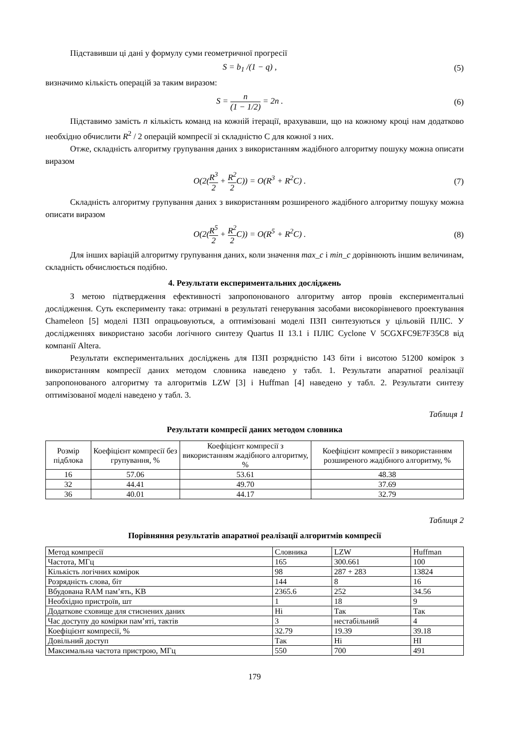Підставивши ці дані у формулу суми геометричної прогресії
S = b<sub>1</sub> /(1 − q) , (5)
визначимо кількість операцій за таким виразом:
S = n (1 − 1/2) = 2n . (6)
Підставимо замість n кількість команд на кожній ітерації, врахувавши, що на кожному кроці нам додатково необхідно обчислити R<sup>2</sup> / 2 операцій компресії зі складністю C для кожної з них.
Отже, складність алгоритму групування даних з використанням жадібного алгоритму пошуку можна описати виразом
O(2(R<sup>3</sup> 2 + R<sup>2</sup> 2 C)) = O(R<sup>3</sup> + R<sup>2</sup>C) . (7)
Складність алгоритму групування даних з використанням розширеного жадібного алгоритму пошуку можна описати виразом
O(2(R<sup>5</sup> 2 + R<sup>2</sup> 2 C)) = O(R<sup>5</sup> + R<sup>2</sup>C) . (8)
Для інших варіацій алгоритму групування даних, коли значення max_c і min_c дорівнюють іншим величинам, складність обчислюється подібно.
4. Результати експериментальних досліджень
З метою підтвердження ефективності запропонованого алгоритму автор провів експериментальні дослідження. Суть експерименту така: отримані в результаті генерування засобами високорівневого проектування Chameleon [5] моделі ПЗП опрацьовуються, а оптимізовані моделі ПЗП синтезуються у цільовій ПЛІС. У дослідженнях використано засоби логічного синтезу Quartus II 13.1 і ПЛІС Cyclone V 5CGXFC9E7F35C8 від компанії Altera.
Результати експериментальних досліджень для ПЗП розрядністю 143 біти і висотою 51200 комірок з використанням компресії даних методом словника наведено у табл. 1. Результати апаратної реалізації запропонованого алгоритму та алгоритмів LZW [3] і Huffman [4] наведено у табл. 2. Результати синтезу оптимізованої моделі наведено у табл. 3.
Таблиця 1
Результати компресії даних методом словника
| Розмір підблока | Коефіцієнт компресії без групування, % | Коефіцієнт компресії з використанням жадібного алгоритму, % | Коефіцієнт компресії з використанням розширеного жадібного алгоритму, % |
| --- | --- | --- | --- |
| 16 | 57.06 | 53.61 | 48.38 |
| 32 | 44.41 | 49.70 | 37.69 |
| 36 | 40.01 | 44.17 | 32.79 |
Таблиця 2
Порівняння результатів апаратної реалізації алгоритмів компресії
| Метод компресії | Словника | LZW | Huffman |
| Частота, МГц | 165 | 300.661 | 100 |
| Кількість логічних комірок | 98 | 287 + 283 | 13824 |
| Розрядність слова, біт | 144 | 8 | 16 |
| Вбудована RAM пам’ять, KB | 2365.6 | 252 | 34.56 |
| Необхідно пристроїв, шт | 1 | 18 | 9 |
| Додаткове сховище для стиснених даних | Ні | Так | Так |
| Час доступу до комірки пам’яті, тактів | 3 | нестабільний | 4 |
| Коефіцієнт компресії, % | 32.79 | 19.39 | 39.18 |
| Довільний доступ | Так | Ні | НІ |
| Максимальна частота пристрою, МГц | 550 | 700 | 491 |
179